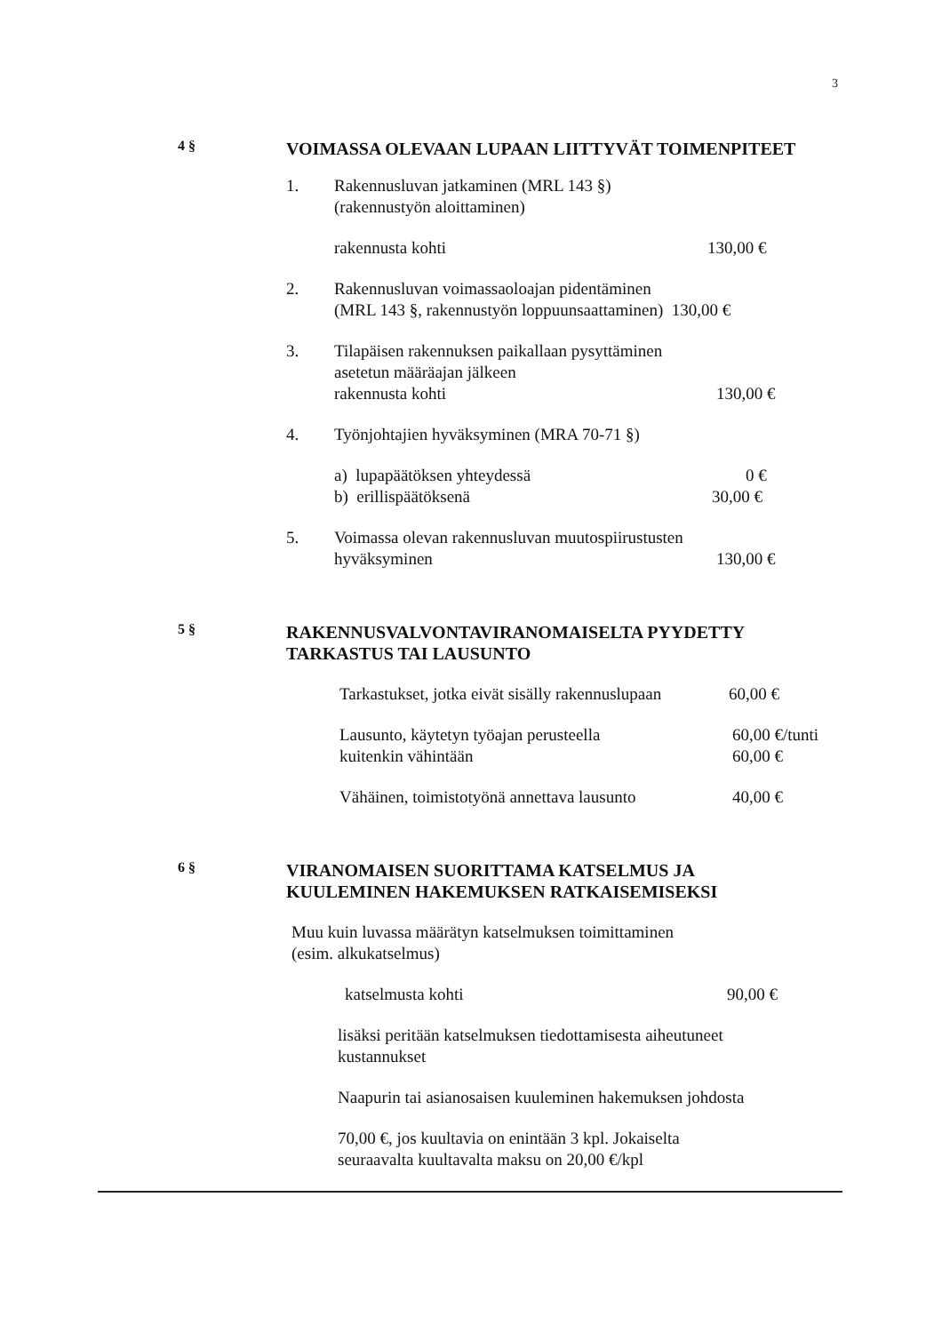3
4 §
VOIMASSA OLEVAAN LUPAAN LIITTYVÄT TOIMENPITEET
1. Rakennusluvan jatkaminen (MRL 143 §)
(rakennustyön aloittaminen)
rakennusta kohti 130,00 €
2. Rakennusluvan voimassaoloajan pidentäminen
(MRL 143 §, rakennustyön loppuunsaattaminen) 130,00 €
3. Tilapäisen rakennuksen paikallaan pysyttäminen
asetetun määräajan jälkeen
rakennusta kohti 130,00 €
4. Työnjohtajien hyväksyminen (MRA 70-71 §)
a) lupapäätöksen yhteydessä 0 €
b) erillispäätöksenä 30,00 €
5. Voimassa olevan rakennusluvan muutospiirustusten
hyväksyminen 130,00 €
5 §
RAKENNUSVALVONTAVIRANOMAISELTA PYYDETTY
TARKASTUS TAI LAUSUNTO
Tarkastukset, jotka eivät sisälly rakennuslupaan 60,00 €
Lausunto, käytetyn työajan perusteella
kuitenkin vähintään 60,00 €/tunti
60,00 €
Vähäinen, toimistotyönä annettava lausunto 40,00 €
6 §
VIRANOMAISEN SUORITTAMA KATSELMUS JA
KUULEMINEN HAKEMUKSEN RATKAISEMISEKSI
Muu kuin luvassa määrätyn katselmuksen toimittaminen
(esim. alkukatselmus)
katselmusta kohti 90,00 €
lisäksi peritään katselmuksen tiedottamisesta aiheutuneet
kustannukset
Naapurin tai asianosaisen kuuleminen hakemuksen johdosta
70,00 €, jos kuultavia on enintään 3 kpl. Jokaiselta
seuraavalta kuultavalta maksu on 20,00 €/kpl